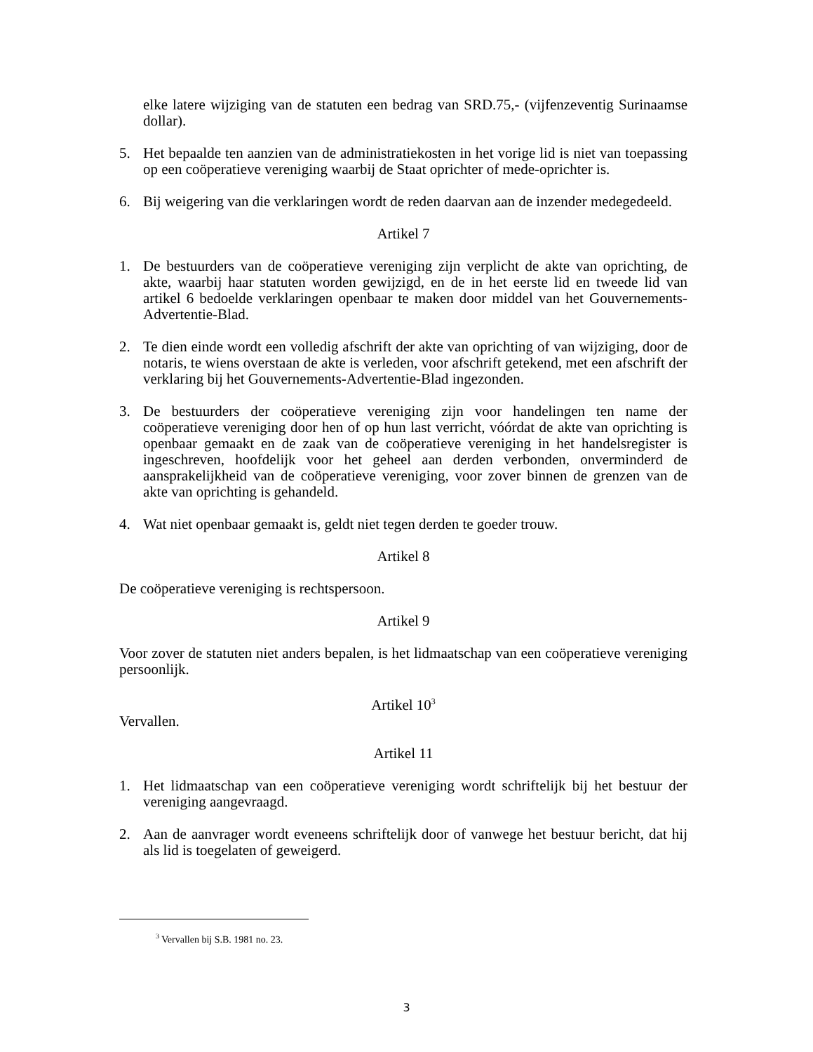elke latere wijziging van de statuten een bedrag van SRD.75,- (vijfenzeventig Surinaamse dollar).
5. Het bepaalde ten aanzien van de administratiekosten in het vorige lid is niet van toepassing op een coöperatieve vereniging waarbij de Staat oprichter of mede-oprichter is.
6. Bij weigering van die verklaringen wordt de reden daarvan aan de inzender medegedeeld.
Artikel 7
1. De bestuurders van de coöperatieve vereniging zijn verplicht de akte van oprichting, de akte, waarbij haar statuten worden gewijzigd, en de in het eerste lid en tweede lid van artikel 6 bedoelde verklaringen openbaar te maken door middel van het Gouvernements-Advertentie-Blad.
2. Te dien einde wordt een volledig afschrift der akte van oprichting of van wijziging, door de notaris, te wiens overstaan de akte is verleden, voor afschrift getekend, met een afschrift der verklaring bij het Gouvernements-Advertentie-Blad ingezonden.
3. De bestuurders der coöperatieve vereniging zijn voor handelingen ten name der coöperatieve vereniging door hen of op hun last verricht, vóórdat de akte van oprichting is openbaar gemaakt en de zaak van de coöperatieve vereniging in het handelsregister is ingeschreven, hoofdelijk voor het geheel aan derden verbonden, onverminderd de aansprakelijkheid van de coöperatieve vereniging, voor zover binnen de grenzen van de akte van oprichting is gehandeld.
4. Wat niet openbaar gemaakt is, geldt niet tegen derden te goeder trouw.
Artikel 8
De coöperatieve vereniging is rechtspersoon.
Artikel 9
Voor zover de statuten niet anders bepalen, is het lidmaatschap van een coöperatieve vereniging persoonlijk.
Artikel 10<sup>3</sup>
Vervallen.
Artikel 11
1. Het lidmaatschap van een coöperatieve vereniging wordt schriftelijk bij het bestuur der vereniging aangevraagd.
2. Aan de aanvrager wordt eveneens schriftelijk door of vanwege het bestuur bericht, dat hij als lid is toegelaten of geweigerd.
<sup>3</sup> Vervallen bij S.B. 1981 no. 23.
3